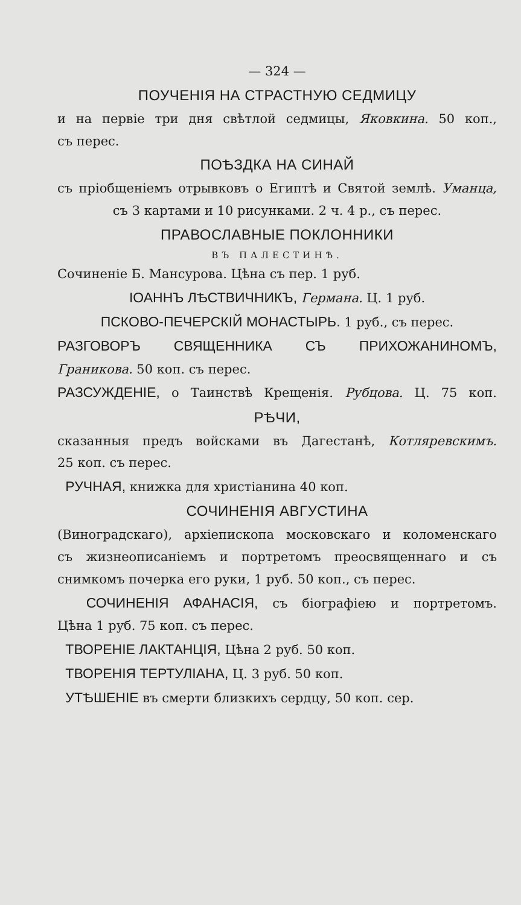— 324 —
ПОУЧЕНІЯ НА СТРАСТНУЮ СЕДМИЦУ
и на первіе три дня свѣтлой седмицы, Яковкина. 50 коп.,
съ перес.
ПОѢЗДКА НА СИНАЙ
съ пріобщеніемъ отрывковъ о Египтѣ и Святой землѣ. Уманца,
съ 3 картами и 10 рисунками. 2 ч. 4 р., съ перес.
ПРАВОСЛАВНЫЕ ПОКЛОННИКИ
ВЪ ПАЛЕСТИНѢ.
Сочиненіе Б. Мансурова. Цѣна съ пер. 1 руб.
ІОАННЪ ЛѢСТВИЧНИКЪ, Германа. Ц. 1 руб.
ПСКОВО-ПЕЧЕРСКІЙ МОНАСТЫРЬ. 1 руб., съ перес.
РАЗГОВОРЪ СВЯЩЕННИКА СЪ ПРИХОЖАНИНОМЪ,
Граникова. 50 коп. съ перес.
РАЗСУЖДЕНІЕ, о Таинствѣ Крещенія. Рубцова. Ц. 75 коп.
РѢЧИ,
сказанныя предъ войсками въ Дагестанѣ, Котляревскимъ.
25 коп. съ перес.
РУЧНАЯ, книжка для христіанина 40 коп.
СОЧИНЕНІЯ АВГУСТИНА
(Виноградскаго), архіепископа московскаго и коломенскаго
съ жизнеописаніемъ и портретомъ преосвященнаго и съ
снимкомъ почерка его руки, 1 руб. 50 коп., съ перес.
СОЧИНЕНІЯ АФАНАСІЯ, съ біографіею и портретомъ.
Цѣна 1 руб. 75 коп. съ перес.
ТВОРЕНІЕ ЛАКТАНЦІЯ, Цѣна 2 руб. 50 коп.
ТВОРЕНІЯ ТЕРТУЛІАНА, Ц. 3 руб. 50 коп.
УТѢШЕНІЕ въ смерти близкихъ сердцу, 50 коп. сер.